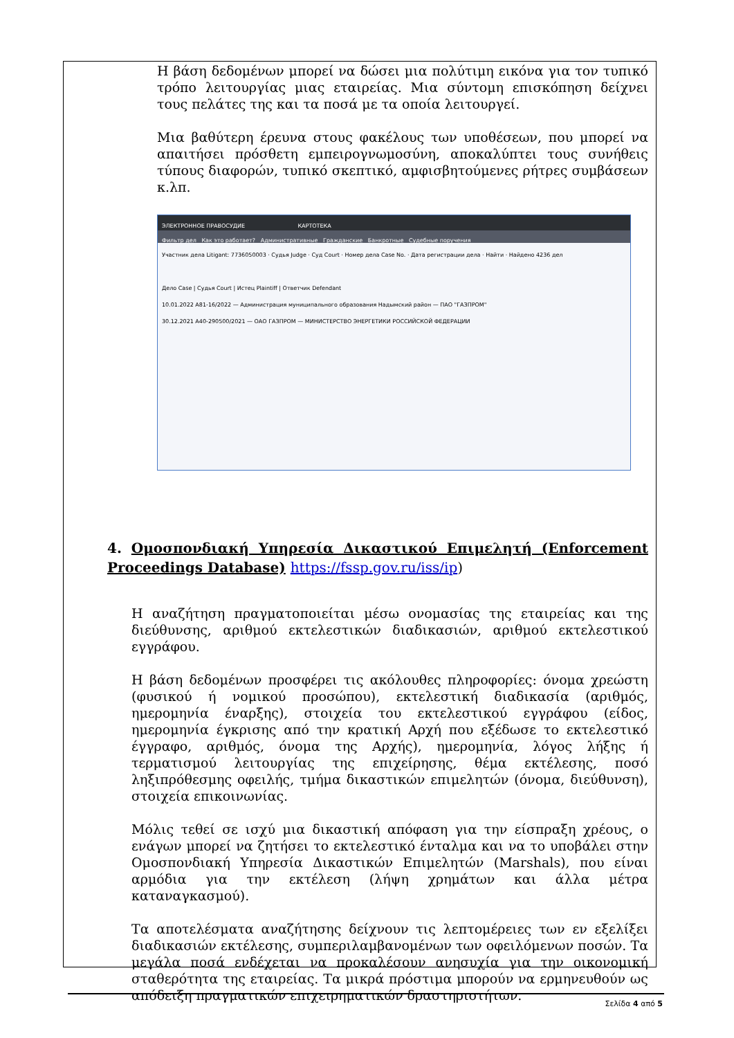Η βάση δεδομένων μπορεί να δώσει μια πολύτιμη εικόνα για τον τυπικό τρόπο λειτουργίας μιας εταιρείας. Μια σύντομη επισκόπηση δείχνει τους πελάτες της και τα ποσά με τα οποία λειτουργεί.
Μια βαθύτερη έρευνα στους φακέλους των υποθέσεων, που μπορεί να απαιτήσει πρόσθετη εμπειρογνωμοσύνη, αποκαλύπτει τους συνήθεις τύπους διαφορών, τυπικό σκεπτικό, αμφισβητούμενες ρήτρες συμβάσεων κ.λπ.
ЭЛЕКТРОННОЕ ПРАВОСУДИЕ КАРТОТЕКА
Фильтр дел Как это работает? Административные Гражданские Банкротные Судебные поручения
Участник дела Litigant: 7736050003 · Судья Judge · Суд Court · Номер дела Case No. · Дата регистрации дела · Найти · Найдено 4236 дел
Дело Case | Судья Court | Истец Plaintiff | Ответчик Defendant
10.01.2022 А81-16/2022 — Администрация муниципального образования Надымский район — ПАО "ГАЗПРОМ"
30.12.2021 А40-290500/2021 — ОАО ГАЗПРОМ — МИНИСТЕРСТВО ЭНЕРГЕТИКИ РОССИЙСКОЙ ФЕДЕРАЦИИ
4. Ομοσπονδιακή Υπηρεσία Δικαστικού Επιμελητή (Enforcement Proceedings Database) https://fssp.gov.ru/iss/ip)
Η αναζήτηση πραγματοποιείται μέσω ονομασίας της εταιρείας και της διεύθυνσης, αριθμού εκτελεστικών διαδικασιών, αριθμού εκτελεστικού εγγράφου.
Η βάση δεδομένων προσφέρει τις ακόλουθες πληροφορίες: όνομα χρεώστη (φυσικού ή νομικού προσώπου), εκτελεστική διαδικασία (αριθμός, ημερομηνία έναρξης), στοιχεία του εκτελεστικού εγγράφου (είδος, ημερομηνία έγκρισης από την κρατική Αρχή που εξέδωσε το εκτελεστικό έγγραφο, αριθμός, όνομα της Αρχής), ημερομηνία, λόγος λήξης ή τερματισμού λειτουργίας της επιχείρησης, θέμα εκτέλεσης, ποσό ληξιπρόθεσμης οφειλής, τμήμα δικαστικών επιμελητών (όνομα, διεύθυνση), στοιχεία επικοινωνίας.
Μόλις τεθεί σε ισχύ μια δικαστική απόφαση για την είσπραξη χρέους, ο ενάγων μπορεί να ζητήσει το εκτελεστικό ένταλμα και να το υποβάλει στην Ομοσπονδιακή Υπηρεσία Δικαστικών Επιμελητών (Marshals), που είναι αρμόδια για την εκτέλεση (λήψη χρημάτων και άλλα μέτρα καταναγκασμού).
Τα αποτελέσματα αναζήτησης δείχνουν τις λεπτομέρειες των εν εξελίξει διαδικασιών εκτέλεσης, συμπεριλαμβανομένων των οφειλόμενων ποσών. Τα μεγάλα ποσά ενδέχεται να προκαλέσουν ανησυχία για την οικονομική σταθερότητα της εταιρείας. Τα μικρά πρόστιμα μπορούν να ερμηνευθούν ως απόδειξη πραγματικών επιχειρηματικών δραστηριοτήτων.
Σελίδα 4 από 5